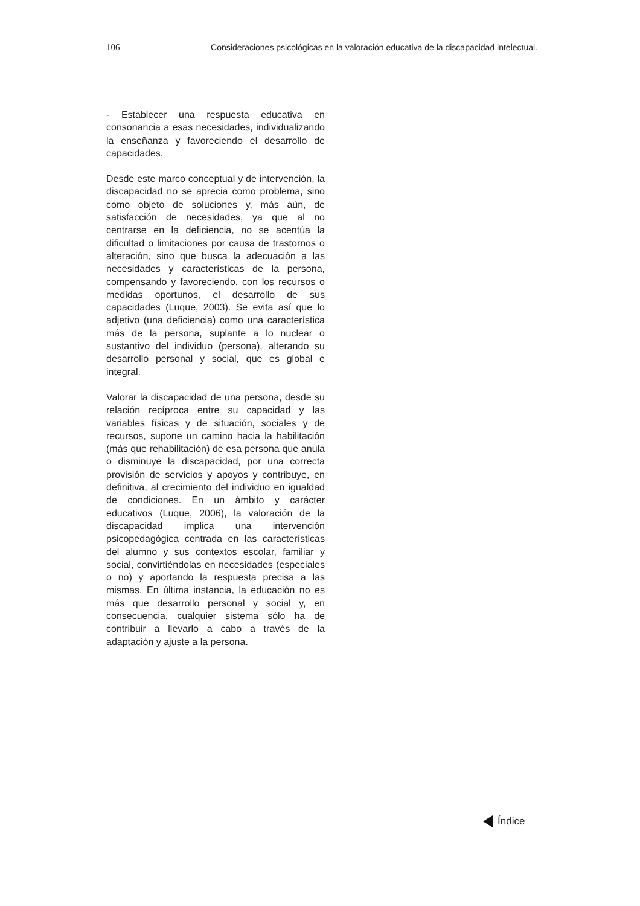106 Consideraciones psicológicas en la valoración educativa de la discapacidad intelectual.
- Establecer una respuesta educativa en consonancia a esas necesidades, individualizando la enseñanza y favoreciendo el desarrollo de capacidades.
Desde este marco conceptual y de intervención, la discapacidad no se aprecia como problema, sino como objeto de soluciones y, más aún, de satisfacción de necesidades, ya que al no centrarse en la deficiencia, no se acentúa la dificultad o limitaciones por causa de trastornos o alteración, sino que busca la adecuación a las necesidades y características de la persona, compensando y favoreciendo, con los recursos o medidas oportunos, el desarrollo de sus capacidades (Luque, 2003). Se evita así que lo adjetivo (una deficiencia) como una característica más de la persona, suplante a lo nuclear o sustantivo del individuo (persona), alterando su desarrollo personal y social, que es global e integral.
Valorar la discapacidad de una persona, desde su relación recíproca entre su capacidad y las variables físicas y de situación, sociales y de recursos, supone un camino hacia la habilitación (más que rehabilitación) de esa persona que anula o disminuye la discapacidad, por una correcta provisión de servicios y apoyos y contribuye, en definitiva, al crecimiento del individuo en igualdad de condiciones. En un ámbito y carácter educativos (Luque, 2006), la valoración de la discapacidad implica una intervención psicopedagógica centrada en las características del alumno y sus contextos escolar, familiar y social, convirtiéndolas en necesidades (especiales o no) y aportando la respuesta precisa a las mismas. En última instancia, la educación no es más que desarrollo personal y social y, en consecuencia, cualquier sistema sólo ha de contribuir a llevarlo a cabo a través de la adaptación y ajuste a la persona.
Índice